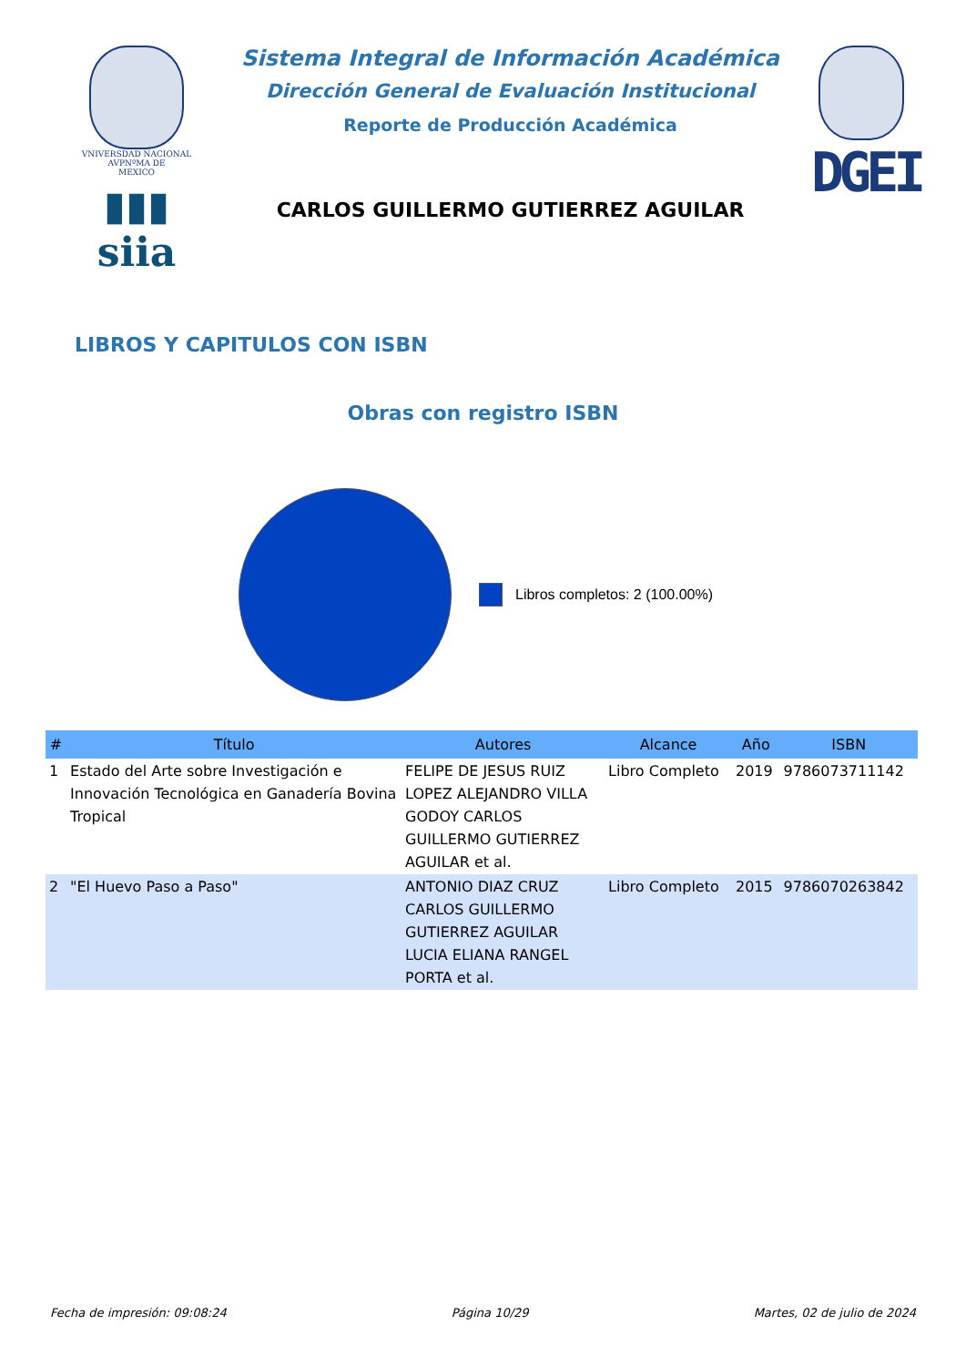VNIVERSDAD NACIONAL
AVPNºMA DE
MEXICO
▮▮▮ siia
Sistema Integral de Información Académica
Dirección General de Evaluación Institucional
Reporte de Producción Académica
CARLOS GUILLERMO GUTIERREZ AGUILAR
DGEI
LIBROS Y CAPITULOS CON ISBN
Obras con registro ISBN
Libros completos: 2 (100.00%)
| # | Título | Autores | Alcance | Año | ISBN |
| --- | --- | --- | --- | --- | --- |
| 1 | Estado del Arte sobre Investigación e Innovación Tecnológica en Ganadería Bovina Tropical | FELIPE DE JESUS RUIZ LOPEZ ALEJANDRO VILLA GODOY CARLOS GUILLERMO GUTIERREZ AGUILAR et al. | Libro Completo | 2019 | 9786073711142 |
| 2 | "El Huevo Paso a Paso" | ANTONIO DIAZ CRUZ CARLOS GUILLERMO GUTIERREZ AGUILAR LUCIA ELIANA RANGEL PORTA et al. | Libro Completo | 2015 | 9786070263842 |
Fecha de impresión: 09:08:24 Página 10/29 Martes, 02 de julio de 2024